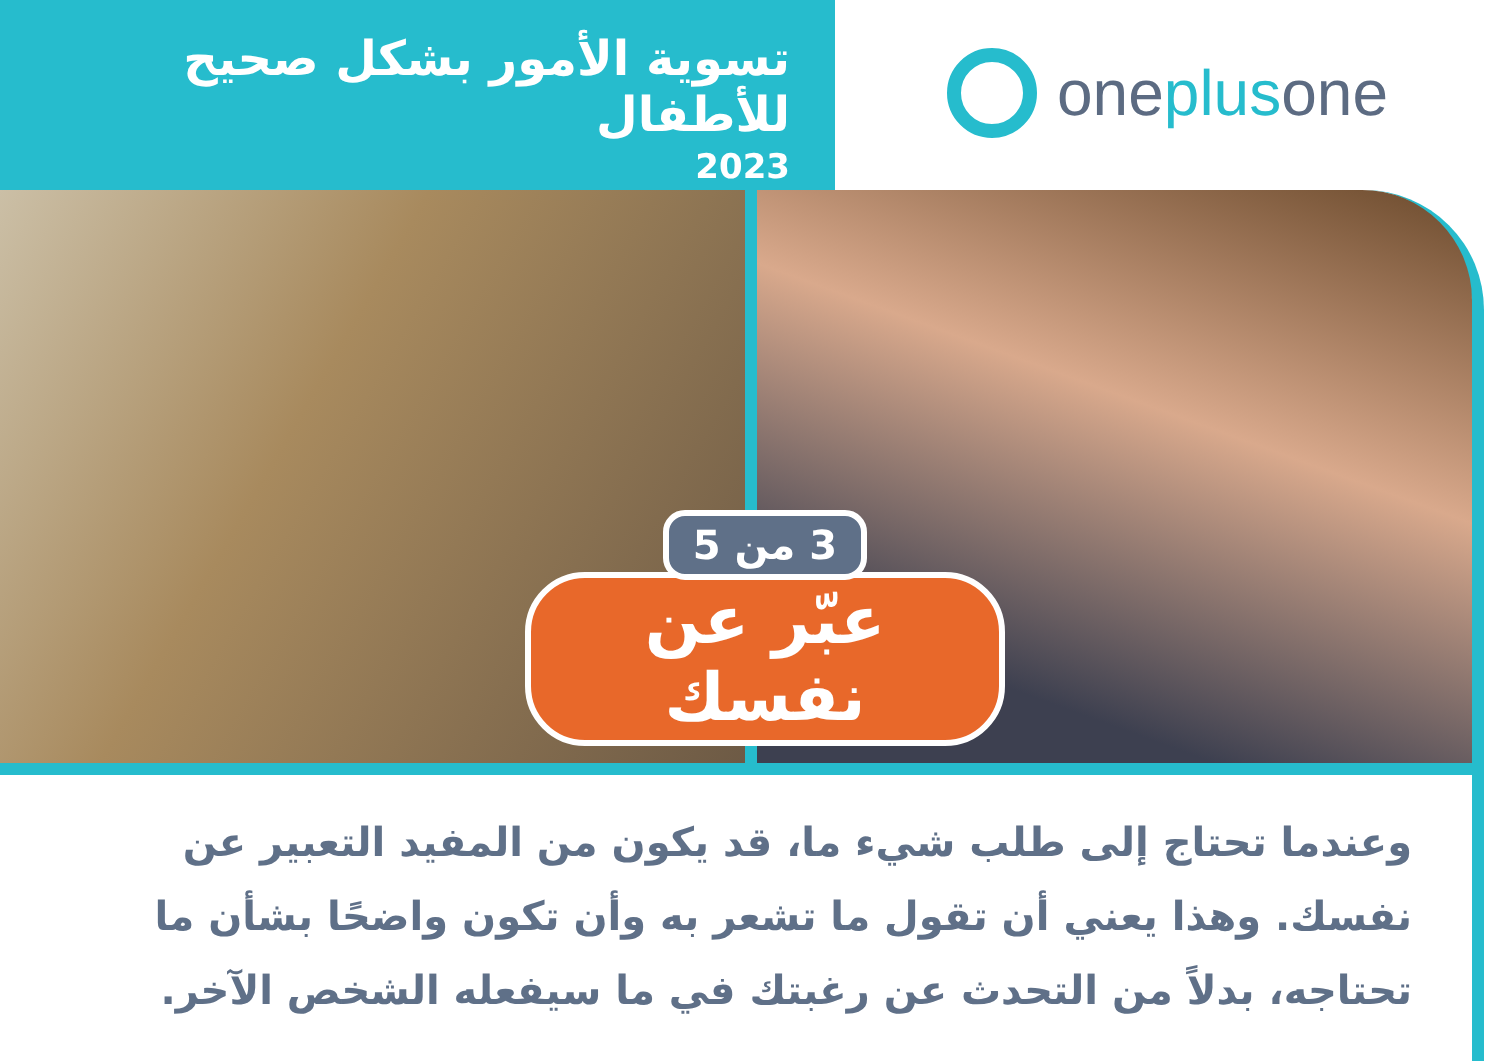تسوية الأمور بشكل صحيح للأطفال
2023
one plus one
3 من 5
عبّر عن نفسك
وعندما تحتاج إلى طلب شيء ما، قد يكون من المفيد التعبير عن نفسك. وهذا يعني أن تقول ما تشعر به وأن تكون واضحًا بشأن ما تحتاجه، بدلاً من التحدث عن رغبتك في ما سيفعله الشخص الآخر.